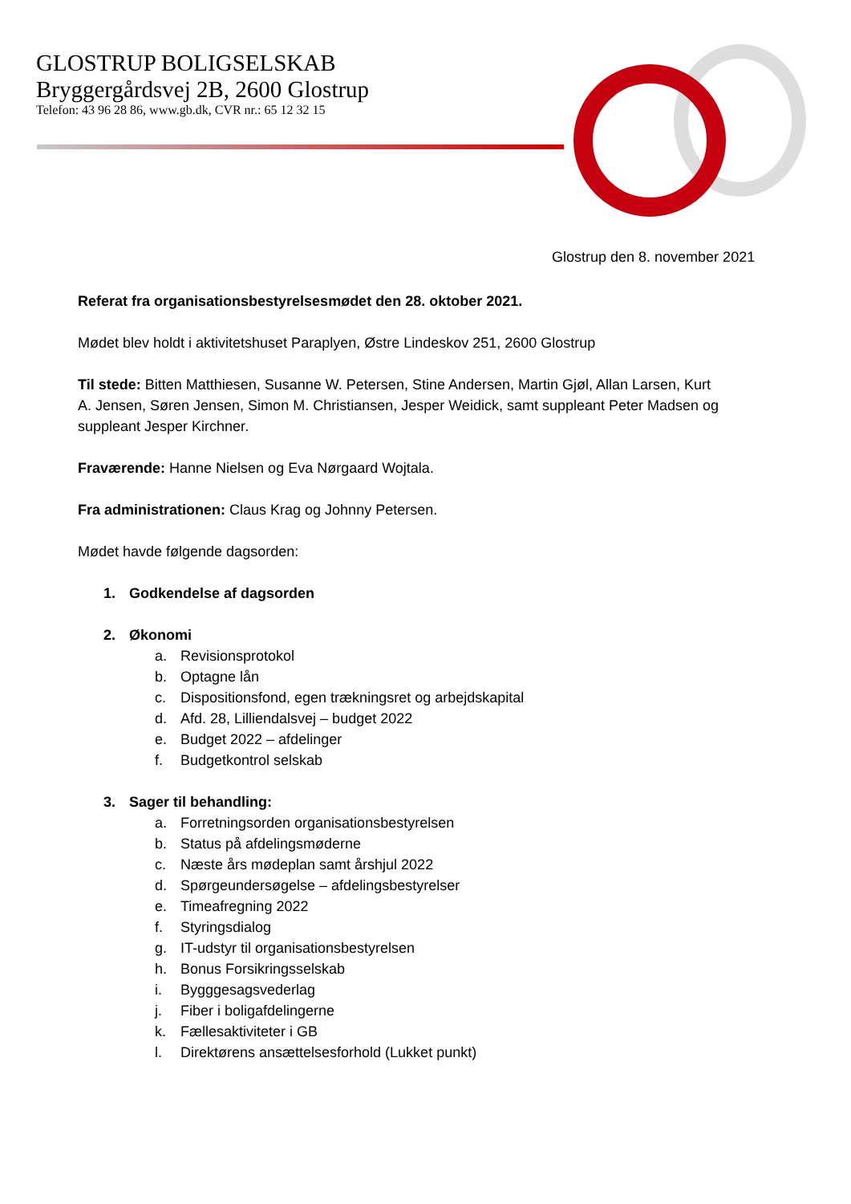GLOSTRUP BOLIGSELSKAB
Bryggergårdsvej 2B, 2600 Glostrup
Telefon: 43 96 28 86, www.gb.dk, CVR nr.: 65 12 32 15
Glostrup den 8. november 2021
Referat fra organisationsbestyrelsesmødet den 28. oktober 2021.
Mødet blev holdt i aktivitetshuset Paraplyen, Østre Lindeskov 251, 2600 Glostrup
Til stede: Bitten Matthiesen, Susanne W. Petersen, Stine Andersen, Martin Gjøl, Allan Larsen, Kurt A. Jensen, Søren Jensen, Simon M. Christiansen, Jesper Weidick, samt suppleant Peter Madsen og suppleant Jesper Kirchner.
Fraværende: Hanne Nielsen og Eva Nørgaard Wojtala.
Fra administrationen: Claus Krag og Johnny Petersen.
Mødet havde følgende dagsorden:
1. Godkendelse af dagsorden
2. Økonomi
a. Revisionsprotokol
b. Optagne lån
c. Dispositionsfond, egen trækningsret og arbejdskapital
d. Afd. 28, Lilliendalsvej – budget 2022
e. Budget 2022 – afdelinger
f. Budgetkontrol selskab
3. Sager til behandling:
a. Forretningsorden organisationsbestyrelsen
b. Status på afdelingsmøderne
c. Næste års mødeplan samt årshjul 2022
d. Spørgeundersøgelse – afdelingsbestyrelser
e. Timeafregning 2022
f. Styringsdialog
g. IT-udstyr til organisationsbestyrelsen
h. Bonus Forsikringsselskab
i. Bygggesagsvederlag
j. Fiber i boligafdelingerne
k. Fællesaktiviteter i GB
l. Direktørens ansættelsesforhold (Lukket punkt)